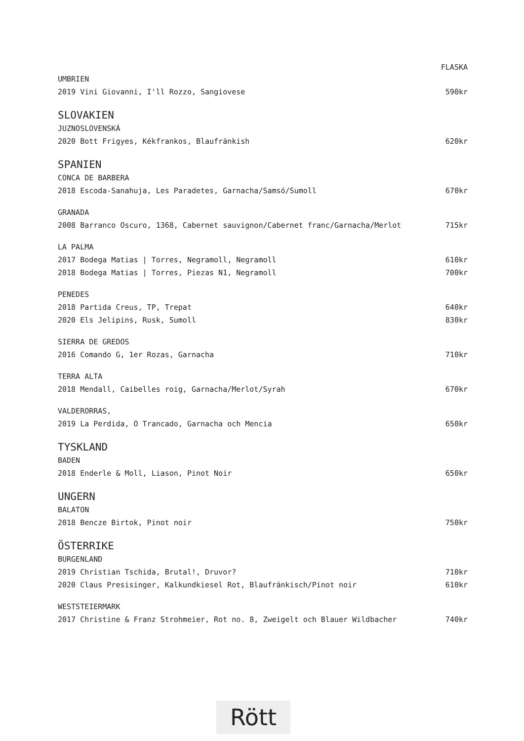FLASKA
UMBRIEN
2019 Vini Giovanni, I'll Rozzo, Sangiovese 590kr
SLOVAKIEN
JUZNOSLOVENSKÁ
2020 Bott Frigyes, Kékfrankos, Blaufränkish 620kr
SPANIEN
CONCA DE BARBERA
2018 Escoda-Sanahuja, Les Paradetes, Garnacha/Samsó/Sumoll 670kr
GRANADA
2008 Barranco Oscuro, 1368, Cabernet sauvignon/Cabernet franc/Garnacha/Merlot 715kr
LA PALMA
2017 Bodega Matias | Torres, Negramoll, Negramoll 610kr
2018 Bodega Matias | Torres, Piezas N1, Negramoll 700kr
PENEDES
2018 Partida Creus, TP, Trepat 640kr
2020 Els Jelipins, Rusk, Sumoll 830kr
SIERRA DE GREDOS
2016 Comando G, 1er Rozas, Garnacha 710kr
TERRA ALTA
2018 Mendall, Caibelles roig, Garnacha/Merlot/Syrah 670kr
VALDERORRAS,
2019 La Perdida, O Trancado, Garnacha och Mencia 650kr
TYSKLAND
BADEN
2018 Enderle & Moll, Liason, Pinot Noir 650kr
UNGERN
BALATON
2018 Bencze Birtok, Pinot noir 750kr
ÖSTERRIKE
BURGENLAND
2019 Christian Tschida, Brutal!, Druvor? 710kr
2020 Claus Presisinger, Kalkundkiesel Rot, Blaufränkisch/Pinot noir 610kr
WESTSTEIERMARK
2017 Christine & Franz Strohmeier, Rot no. 8, Zweigelt och Blauer Wildbacher 740kr
Rött